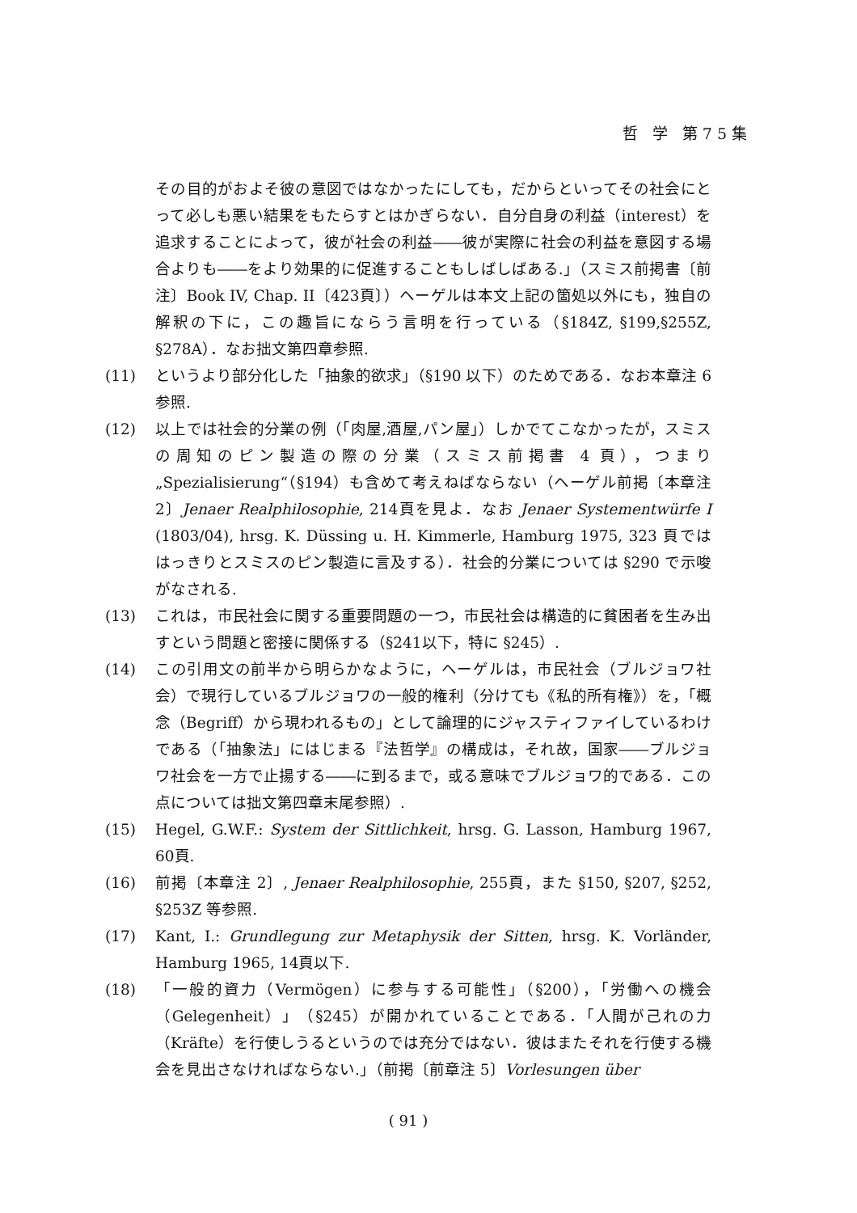哲 学 第75集
その目的がおよそ彼の意図ではなかったにしても，だからといってその社会にとって必しも悪い結果をもたらすとはかぎらない．自分自身の利益（interest）を追求することによって，彼が社会の利益――彼が実際に社会の利益を意図する場合よりも――をより効果的に促進することもしばしばある.」（スミス前掲書〔前注〕Book IV, Chap. II〔423頁〕）ヘーゲルは本文上記の箇処以外にも，独自の解釈の下に，この趣旨にならう言明を行っている（§184Z, §199,§255Z, §278A）．なお拙文第四章参照.
(11) というより部分化した「抽象的欲求」（§190 以下）のためである．なお本章注 6 参照.
(12) 以上では社会的分業の例（「肉屋,酒屋,パン屋」）しかでてこなかったが，スミスの周知のピン製造の際の分業（スミス前掲書 4 頁），つまり „Spezialisierung“（§194）も含めて考えねばならない（ヘーゲル前掲〔本章注 2〕Jenaer Realphilosophie, 214頁を見よ．なお Jenaer Systementwürfe I (1803/04), hrsg. K. Düssing u. H. Kimmerle, Hamburg 1975, 323 頁でははっきりとスミスのピン製造に言及する）．社会的分業については §290 で示唆がなされる.
(13) これは，市民社会に関する重要問題の一つ，市民社会は構造的に貧困者を生み出すという問題と密接に関係する（§241以下，特に §245）.
(14) この引用文の前半から明らかなように，ヘーゲルは，市民社会（ブルジョワ社会）で現行しているブルジョワの一般的権利（分けても《私的所有権》）を，「概念（Begriff）から現われるもの」として論理的にジャスティファイしているわけである（「抽象法」にはじまる『法哲学』の構成は，それ故，国家――ブルジョワ社会を一方で止揚する――に到るまで，或る意味でブルジョワ的である．この点については拙文第四章末尾参照）.
(15) Hegel, G.W.F.: System der Sittlichkeit, hrsg. G. Lasson, Hamburg 1967, 60頁.
(16) 前掲〔本章注 2〕, Jenaer Realphilosophie, 255頁，また §150, §207, §252, §253Z 等参照.
(17) Kant, I.: Grundlegung zur Metaphysik der Sitten, hrsg. K. Vorländer, Hamburg 1965, 14頁以下.
(18) 「一般的資力（Vermögen）に参与する可能性」（§200），「労働への機会（Gelegenheit）」（§245）が開かれていることである．「人間が己れの力（Kräfte）を行使しうるというのでは充分ではない．彼はまたそれを行使する機会を見出さなければならない.」（前掲〔前章注 5〕Vorlesungen über
( 91 )